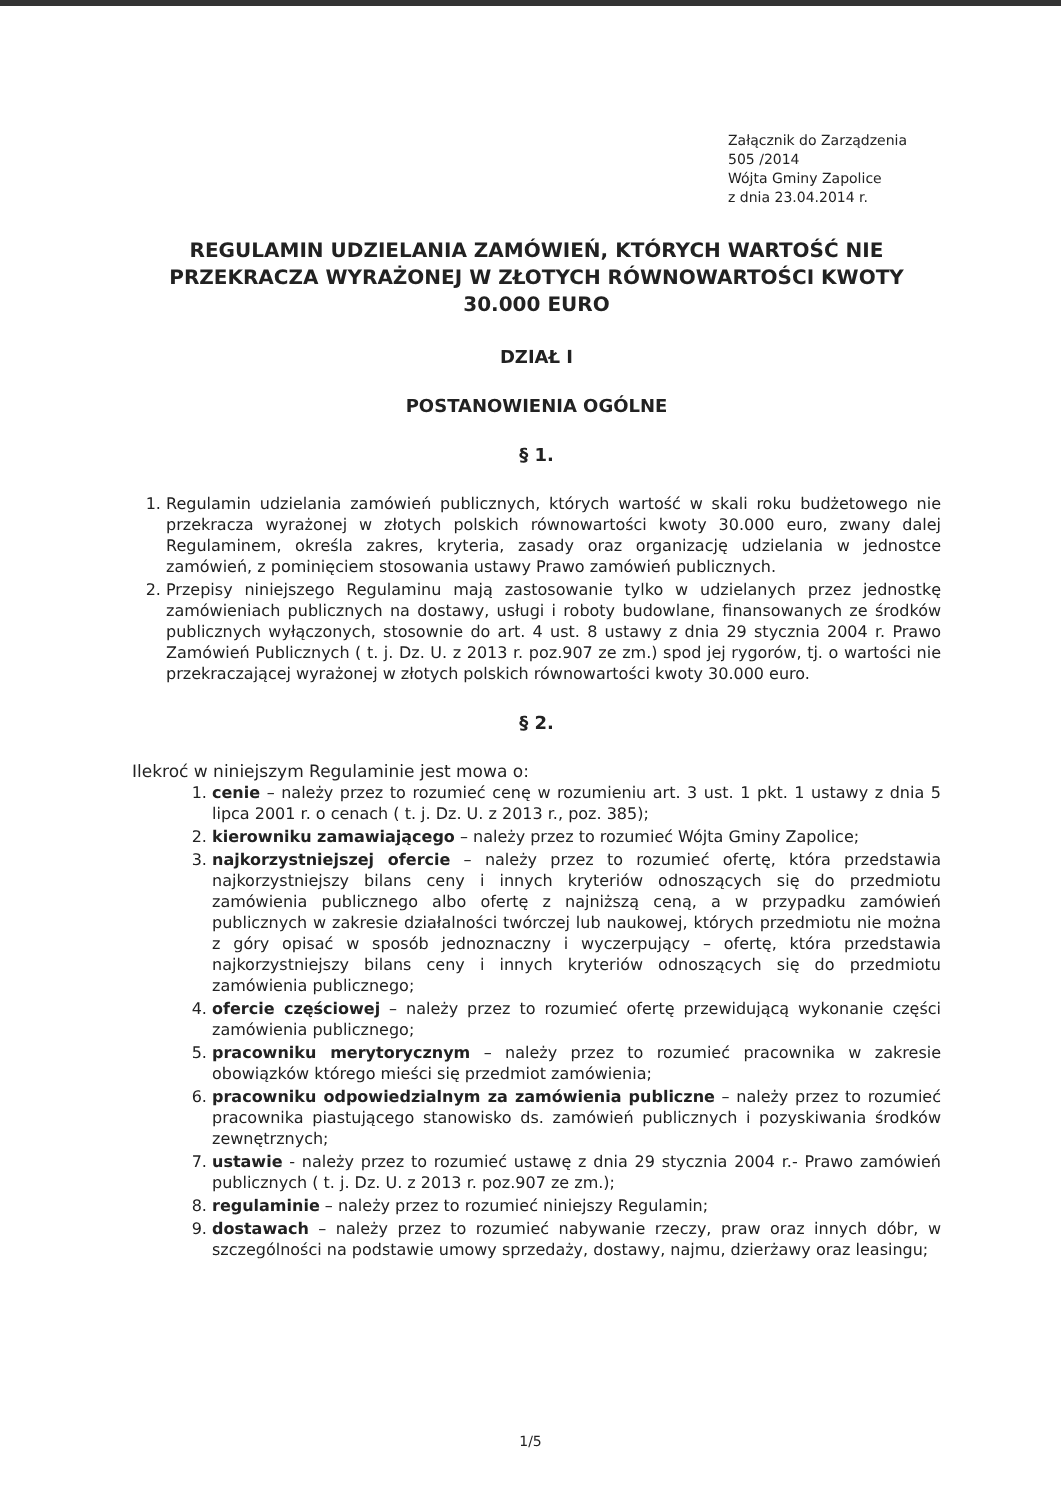Załącznik do Zarządzenia
505 /2014
Wójta Gminy Zapolice
z dnia 23.04.2014 r.
REGULAMIN UDZIELANIA ZAMÓWIEŃ, KTÓRYCH WARTOŚĆ NIE PRZEKRACZA WYRAŻONEJ W ZŁOTYCH RÓWNOWARTOŚCI KWOTY 30.000 EURO
DZIAŁ I
POSTANOWIENIA OGÓLNE
§ 1.
1. Regulamin udzielania zamówień publicznych, których wartość w skali roku budżetowego nie przekracza wyrażonej w złotych polskich równowartości kwoty 30.000 euro, zwany dalej Regulaminem, określa zakres, kryteria, zasady oraz organizację udzielania w jednostce zamówień, z pominięciem stosowania ustawy Prawo zamówień publicznych.
2. Przepisy niniejszego Regulaminu mają zastosowanie tylko w udzielanych przez jednostkę zamówieniach publicznych na dostawy, usługi i roboty budowlane, finansowanych ze środków publicznych wyłączonych, stosownie do art. 4 ust. 8 ustawy z dnia 29 stycznia 2004 r. Prawo Zamówień Publicznych ( t. j. Dz. U. z 2013 r. poz.907 ze zm.) spod jej rygorów, tj. o wartości nie przekraczającej wyrażonej w złotych polskich równowartości kwoty 30.000 euro.
§ 2.
Ilekroć w niniejszym Regulaminie jest mowa o:
1. cenie – należy przez to rozumieć cenę w rozumieniu art. 3 ust. 1 pkt. 1 ustawy z dnia 5 lipca 2001 r. o cenach ( t. j. Dz. U. z 2013 r., poz. 385);
2. kierowniku zamawiającego – należy przez to rozumieć Wójta Gminy Zapolice;
3. najkorzystniejszej ofercie – należy przez to rozumieć ofertę, która przedstawia najkorzystniejszy bilans ceny i innych kryteriów odnoszących się do przedmiotu zamówienia publicznego albo ofertę z najniższą ceną, a w przypadku zamówień publicznych w zakresie działalności twórczej lub naukowej, których przedmiotu nie można z góry opisać w sposób jednoznaczny i wyczerpujący – ofertę, która przedstawia najkorzystniejszy bilans ceny i innych kryteriów odnoszących się do przedmiotu zamówienia publicznego;
4. ofercie częściowej – należy przez to rozumieć ofertę przewidującą wykonanie części zamówienia publicznego;
5. pracowniku merytorycznym – należy przez to rozumieć pracownika w zakresie obowiązków którego mieści się przedmiot zamówienia;
6. pracowniku odpowiedzialnym za zamówienia publiczne – należy przez to rozumieć pracownika piastującego stanowisko ds. zamówień publicznych i pozyskiwania środków zewnętrznych;
7. ustawie - należy przez to rozumieć ustawę z dnia 29 stycznia 2004 r.- Prawo zamówień publicznych ( t. j. Dz. U. z 2013 r. poz.907 ze zm.);
8. regulaminie – należy przez to rozumieć niniejszy Regulamin;
9. dostawach – należy przez to rozumieć nabywanie rzeczy, praw oraz innych dóbr, w szczególności na podstawie umowy sprzedaży, dostawy, najmu, dzierżawy oraz leasingu;
1/5